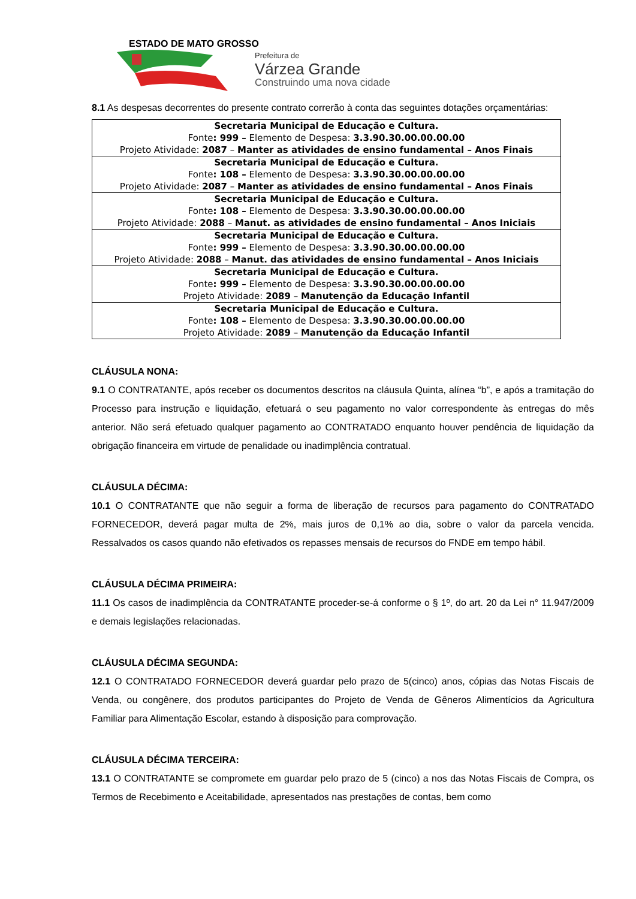ESTADO DE MATO GROSSO
Prefeitura de
Várzea Grande
Construindo uma nova cidade
8.1 As despesas decorrentes do presente contrato correrão à conta das seguintes dotações orçamentárias:
| Secretaria Municipal de Educação e Cultura. Fonte : 999 – Elemento de Despesa: 3.3.90.30.00.00.00.00 Projeto Atividade: 2087 – Manter as atividades de ensino fundamental – Anos Finais |
| Secretaria Municipal de Educação e Cultura. Fonte : 108 – Elemento de Despesa: 3.3.90.30.00.00.00.00 Projeto Atividade: 2087 – Manter as atividades de ensino fundamental – Anos Finais |
| Secretaria Municipal de Educação e Cultura. Fonte : 108 – Elemento de Despesa: 3.3.90.30.00.00.00.00 Projeto Atividade: 2088 – Manut. as atividades de ensino fundamental – Anos Iniciais |
| Secretaria Municipal de Educação e Cultura. Fonte : 999 – Elemento de Despesa: 3.3.90.30.00.00.00.00 Projeto Atividade: 2088 – Manut. das atividades de ensino fundamental – Anos Iniciais |
| Secretaria Municipal de Educação e Cultura. Fonte : 999 – Elemento de Despesa: 3.3.90.30.00.00.00.00 Projeto Atividade: 2089 – Manutenção da Educação Infantil |
| Secretaria Municipal de Educação e Cultura. Fonte : 108 – Elemento de Despesa: 3.3.90.30.00.00.00.00 Projeto Atividade: 2089 – Manutenção da Educação Infantil |
CLÁUSULA NONA:
9.1 O CONTRATANTE, após receber os documentos descritos na cláusula Quinta, alínea “b”, e após a tramitação do Processo para instrução e liquidação, efetuará o seu pagamento no valor correspondente às entregas do mês anterior. Não será efetuado qualquer pagamento ao CONTRATADO enquanto houver pendência de liquidação da obrigação financeira em virtude de penalidade ou inadimplência contratual.
CLÁUSULA DÉCIMA:
10.1 O CONTRATANTE que não seguir a forma de liberação de recursos para pagamento do CONTRATADO FORNECEDOR, deverá pagar multa de 2%, mais juros de 0,1% ao dia, sobre o valor da parcela vencida. Ressalvados os casos quando não efetivados os repasses mensais de recursos do FNDE em tempo hábil.
CLÁUSULA DÉCIMA PRIMEIRA:
11.1 Os casos de inadimplência da CONTRATANTE proceder-se-á conforme o § 1º, do art. 20 da Lei n° 11.947/2009 e demais legislações relacionadas.
CLÁUSULA DÉCIMA SEGUNDA:
12.1 O CONTRATADO FORNECEDOR deverá guardar pelo prazo de 5(cinco) anos, cópias das Notas Fiscais de Venda, ou congênere, dos produtos participantes do Projeto de Venda de Gêneros Alimentícios da Agricultura Familiar para Alimentação Escolar, estando à disposição para comprovação.
CLÁUSULA DÉCIMA TERCEIRA:
13.1 O CONTRATANTE se compromete em guardar pelo prazo de 5 (cinco) a nos das Notas Fiscais de Compra, os Termos de Recebimento e Aceitabilidade, apresentados nas prestações de contas, bem como